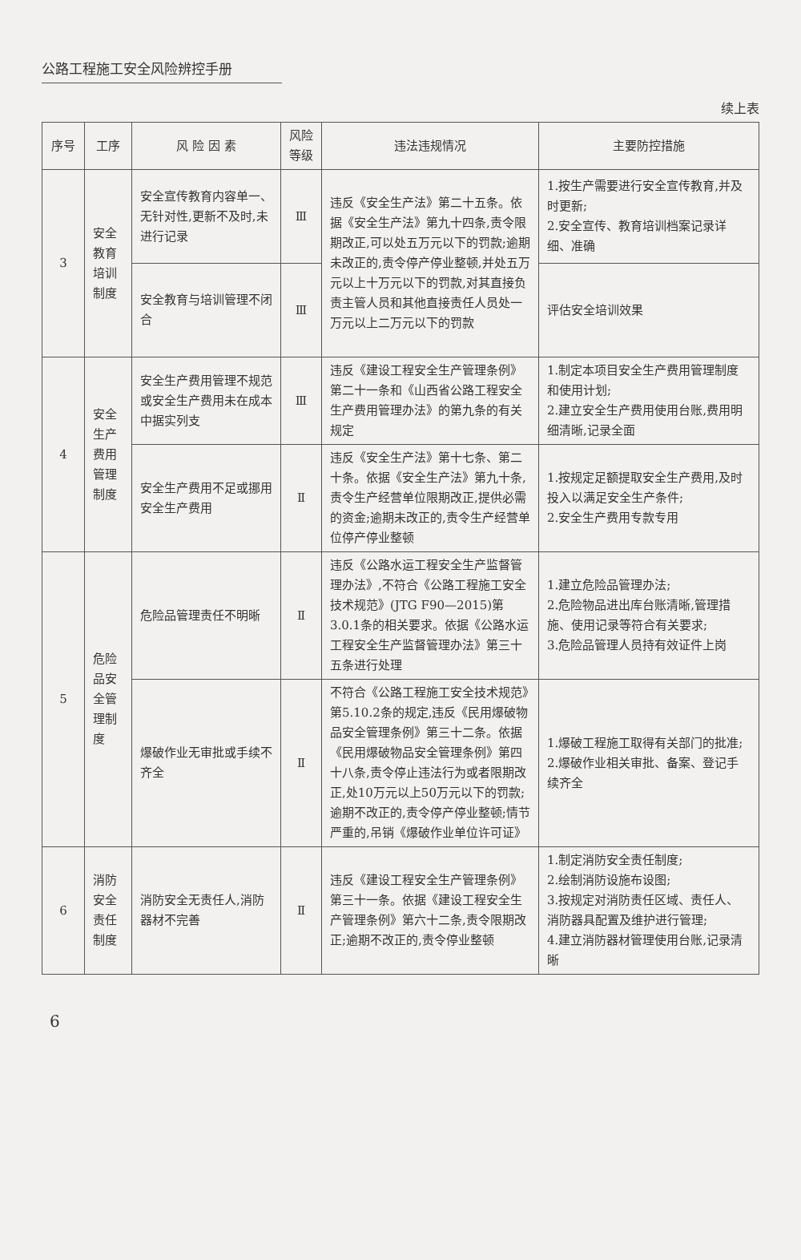公路工程施工安全风险辨控手册
续上表
| 序号 | 工序 | 风 险 因 素 | 风险等级 | 违法违规情况 | 主要防控措施 |
| --- | --- | --- | --- | --- | --- |
| 3 | 安全教育培训制度 | 安全宣传教育内容单一、无针对性,更新不及时,未进行记录 | Ⅲ | 违反《安全生产法》第二十五条。依据《安全生产法》第九十四条,责令限期改正,可以处五万元以下的罚款;逾期未改正的,责令停产停业整顿,并处五万元以上十万元以下的罚款,对其直接负责主管人员和其他直接责任人员处一万元以上二万元以下的罚款 | 1.按生产需要进行安全宣传教育,并及时更新; 2.安全宣传、教育培训档案记录详细、准确 |
| | | 安全教育与培训管理不闭合 | Ⅲ | | 评估安全培训效果 |
| 4 | 安全生产费用管理制度 | 安全生产费用管理不规范或安全生产费用未在成本中据实列支 | Ⅲ | 违反《建设工程安全生产管理条例》第二十一条和《山西省公路工程安全生产费用管理办法》的第九条的有关规定 | 1.制定本项目安全生产费用管理制度和使用计划; 2.建立安全生产费用使用台账,费用明细清晰,记录全面 |
| | | 安全生产费用不足或挪用安全生产费用 | Ⅱ | 违反《安全生产法》第十七条、第二十条。依据《安全生产法》第九十条,责令生产经营单位限期改正,提供必需的资金;逾期未改正的,责令生产经营单位停产停业整顿 | 1.按规定足额提取安全生产费用,及时投入以满足安全生产条件; 2.安全生产费用专款专用 |
| 5 | 危险品安全管理制度 | 危险品管理责任不明晰 | Ⅱ | 违反《公路水运工程安全生产监督管理办法》,不符合《公路工程施工安全技术规范》(JTG F90—2015)第3.0.1条的相关要求。依据《公路水运工程安全生产监督管理办法》第三十五条进行处理 | 1.建立危险品管理办法; 2.危险物品进出库台账清晰,管理措施、使用记录等符合有关要求; 3.危险品管理人员持有效证件上岗 |
| | | 爆破作业无审批或手续不齐全 | Ⅱ | 不符合《公路工程施工安全技术规范》第5.10.2条的规定,违反《民用爆破物品安全管理条例》第三十二条。依据《民用爆破物品安全管理条例》第四十八条,责令停止违法行为或者限期改正,处10万元以上50万元以下的罚款;逾期不改正的,责令停产停业整顿;情节严重的,吊销《爆破作业单位许可证》 | 1.爆破工程施工取得有关部门的批准; 2.爆破作业相关审批、备案、登记手续齐全 |
| 6 | 消防安全责任制度 | 消防安全无责任人,消防器材不完善 | Ⅱ | 违反《建设工程安全生产管理条例》第三十一条。依据《建设工程安全生产管理条例》第六十二条,责令限期改正;逾期不改正的,责令停业整顿 | 1.制定消防安全责任制度; 2.绘制消防设施布设图; 3.按规定对消防责任区域、责任人、消防器具配置及维护进行管理; 4.建立消防器材管理使用台账,记录清晰 |
6